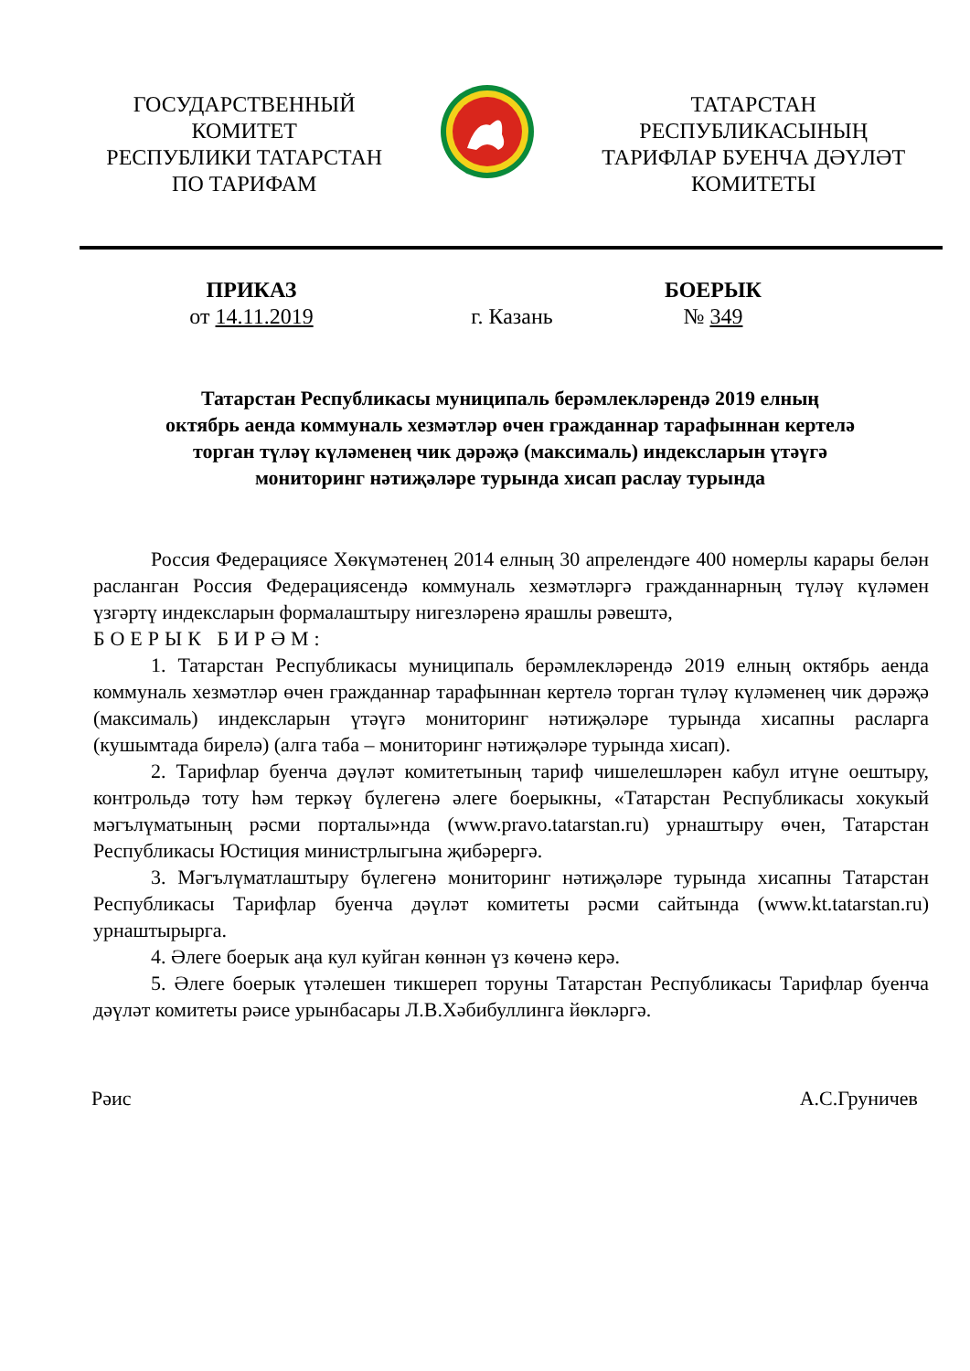ГОСУДАРСТВЕННЫЙ
КОМИТЕТ
РЕСПУБЛИКИ ТАТАРСТАН
ПО ТАРИФАМ
ТАТАРСТАН
РЕСПУБЛИКАСЫНЫҢ
ТАРИФЛАР БУЕНЧА ДӘҮЛӘТ
КОМИТЕТЫ
ПРИКАЗ
от 14.11.2019
г. Казань
БОЕРЫК
№ 349
Татарстан Республикасы муниципаль берәмлекләрендә 2019 елның
октябрь аенда коммуналь хезмәтләр өчен гражданнар тарафыннан кертелә
торган түләү күләменең чик дәрәҗә (максималь) индексларын үтәүгә
мониторинг нәтиҗәләре турында хисап раслау турында
Россия Федерациясе Хөкүмәтенең 2014 елның 30 апрелендәге 400 номерлы карары белән расланган Россия Федерациясендә коммуналь хезмәтләргә гражданнарның түләү күләмен үзгәртү индексларын формалаштыру нигезләренә ярашлы рәвештә,
БОЕРЫК БИРӘМ:
1. Татарстан Республикасы муниципаль берәмлекләрендә 2019 елның октябрь аенда коммуналь хезмәтләр өчен гражданнар тарафыннан кертелә торган түләү күләменең чик дәрәҗә (максималь) индексларын үтәүгә мониторинг нәтиҗәләре турында хисапны расларга (кушымтада бирелә) (алга таба – мониторинг нәтиҗәләре турында хисап).
2. Тарифлар буенча дәүләт комитетының тариф чишелешләрен кабул итүне оештыру, контрольдә тоту һәм теркәү бүлегенә әлеге боерыкны, «Татарстан Республикасы хокукый мәгълүматының рәсми порталы»нда (www.pravo.tatarstan.ru) урнаштыру өчен, Татарстан Республикасы Юстиция министрлыгына җибәрергә.
3. Мәгълүматлаштыру бүлегенә мониторинг нәтиҗәләре турында хисапны Татарстан Республикасы Тарифлар буенча дәүләт комитеты рәсми сайтында (www.kt.tatarstan.ru) урнаштырырга.
4. Әлеге боерык аңа кул куйган көннән үз көченә керә.
5. Әлеге боерык үтәлешен тикшереп торуны Татарстан Республикасы Тарифлар буенча дәүләт комитеты рәисе урынбасары Л.В.Хәбибуллинга йөкләргә.
Рәис А.С.Груничев